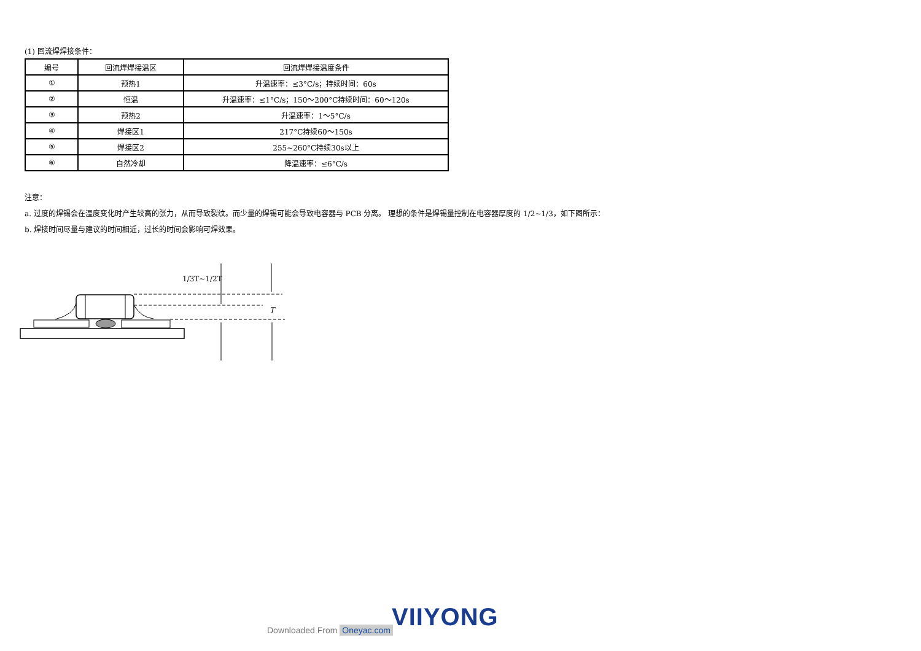(1) 回流焊焊接条件：
| 编号 | 回流焊焊接温区 | 回流焊焊接温度条件 |
| ① | 预热1 | 升温速率：≤3°C/s；持续时间：60s |
| ② | 恒温 | 升温速率：≤1°C/s；150～200°C持续时间：60～120s |
| ③ | 预热2 | 升温速率：1～5°C/s |
| ④ | 焊接区1 | 217°C持续60～150s |
| ⑤ | 焊接区2 | 255~260°C持续30s以上 |
| ⑥ | 自然冷却 | 降温速率：≤6°C/s |
注意：
a. 过度的焊锡会在温度变化时产生较高的张力，从而导致裂纹。而少量的焊锡可能会导致电容器与 PCB 分离。 理想的条件是焊锡量控制在电容器厚度的 1/2~1/3，如下图所示：
b. 焊接时间尽量与建议的时间相近，过长的时间会影响可焊效果。
1/3T~1/2T
T
VIIYONG
Downloaded From Oneyac.com